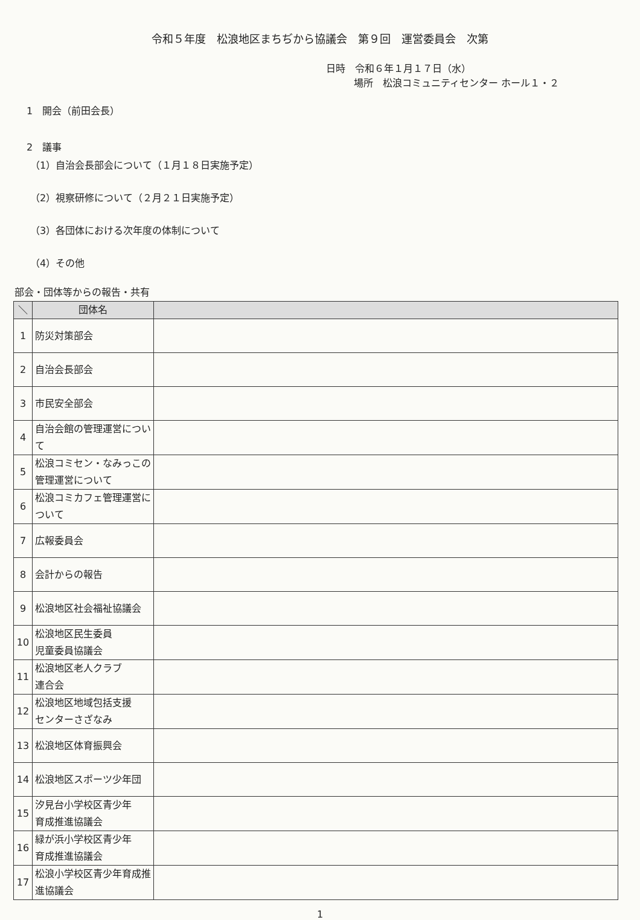令和５年度　松浪地区まちぢから協議会　第９回　運営委員会　次第
日時　令和６年１月１７日（水）
場所　松浪コミュニティセンター ホール１・２
1　開会（前田会長）
2　議事
（1）自治会長部会について（１月１８日実施予定）
（2）視察研修について（２月２１日実施予定）
（3）各団体における次年度の体制について
（4）その他
部会・団体等からの報告・共有
| ＼ | 団体名 | |
| --- | --- | --- |
| 1 | 防災対策部会 | |
| 2 | 自治会長部会 | |
| 3 | 市民安全部会 | |
| 4 | 自治会館の管理運営について | |
| 5 | 松浪コミセン・なみっこの管理運営について | |
| 6 | 松浪コミカフェ管理運営について | |
| 7 | 広報委員会 | |
| 8 | 会計からの報告 | |
| 9 | 松浪地区社会福祉協議会 | |
| 10 | 松浪地区民生委員 児童委員協議会 | |
| 11 | 松浪地区老人クラブ 連合会 | |
| 12 | 松浪地区地域包括支援 センターさざなみ | |
| 13 | 松浪地区体育振興会 | |
| 14 | 松浪地区スポーツ少年団 | |
| 15 | 汐見台小学校区青少年 育成推進協議会 | |
| 16 | 緑が浜小学校区青少年 育成推進協議会 | |
| 17 | 松浪小学校区青少年育成推進協議会 | |
1